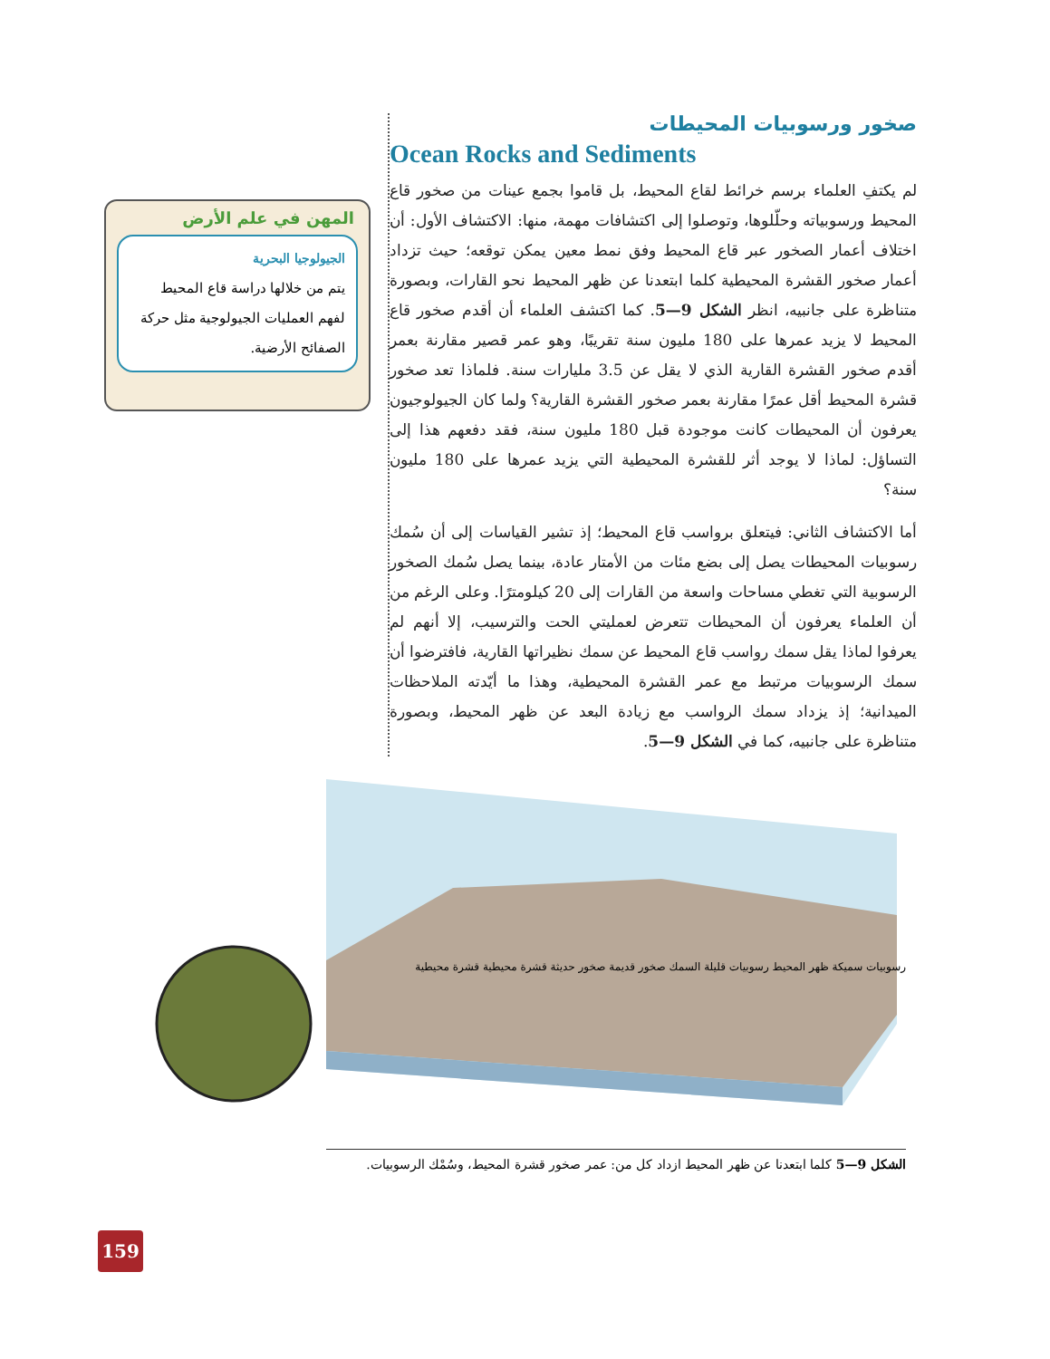صخور ورسوبيات المحيطات
Ocean Rocks and Sediments
لم يكتفِ العلماء برسم خرائط لقاع المحيط، بل قاموا بجمع عينات من صخور قاع المحيط ورسوبياته وحلّلوها، وتوصلوا إلى اكتشافات مهمة، منها: الاكتشاف الأول: أن اختلاف أعمار الصخور عبر قاع المحيط وفق نمط معين يمكن توقعه؛ حيث تزداد أعمار صخور القشرة المحيطية كلما ابتعدنا عن ظهر المحيط نحو القارات، وبصورة متناظرة على جانبيه، انظر الشكل 9—5. كما اكتشف العلماء أن أقدم صخور قاع المحيط لا يزيد عمرها على 180 مليون سنة تقريبًا، وهو عمر قصير مقارنة بعمر أقدم صخور القشرة القارية الذي لا يقل عن 3.5 مليارات سنة. فلماذا تعد صخور قشرة المحيط أقل عمرًا مقارنة بعمر صخور القشرة القارية؟ ولما كان الجيولوجيون يعرفون أن المحيطات كانت موجودة قبل 180 مليون سنة، فقد دفعهم هذا إلى التساؤل: لماذا لا يوجد أثر للقشرة المحيطية التي يزيد عمرها على 180 مليون سنة؟
أما الاكتشاف الثاني: فيتعلق برواسب قاع المحيط؛ إذ تشير القياسات إلى أن سُمك رسوبيات المحيطات يصل إلى بضع مئات من الأمتار عادة، بينما يصل سُمك الصخور الرسوبية التي تغطي مساحات واسعة من القارات إلى 20 كيلومترًا. وعلى الرغم من أن العلماء يعرفون أن المحيطات تتعرض لعمليتي الحت والترسيب، إلا أنهم لم يعرفوا لماذا يقل سمك رواسب قاع المحيط عن سمك نظيراتها القارية، فافترضوا أن سمك الرسوبيات مرتبط مع عمر القشرة المحيطية، وهذا ما أيّدته الملاحظات الميدانية؛ إذ يزداد سمك الرواسب مع زيادة البعد عن ظهر المحيط، وبصورة متناظرة على جانبيه، كما في الشكل 9—5.
المهن في علم الأرض
الجيولوجيا البحرية
يتم من خلالها دراسة قاع المحيط لفهم العمليات الجيولوجية مثل حركة الصفائح الأرضية.
رسوبيات سميكة ظهر المحيط رسوبيات قليلة السمك صخور قديمة صخور حديثة قشرة محيطية قشرة محيطية
الشكل 9—5 كلما ابتعدنا عن ظهر المحيط ازداد كل من: عمر صخور قشرة المحيط، وسُمْك الرسوبيات.
159